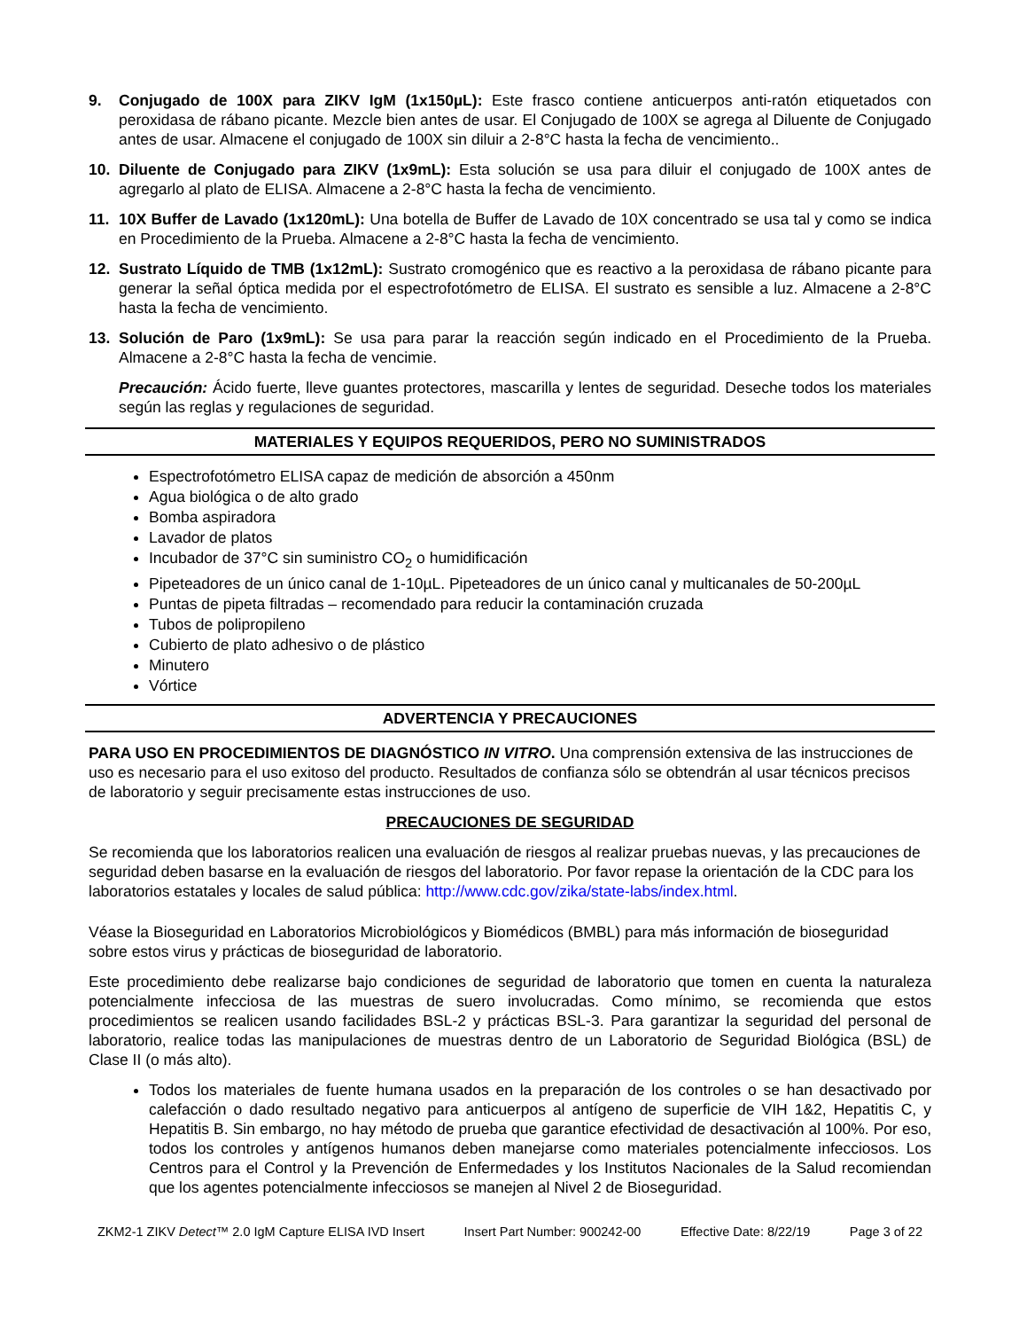9. Conjugado de 100X para ZIKV IgM (1x150µL): Este frasco contiene anticuerpos anti-ratón etiquetados con peroxidasa de rábano picante. Mezcle bien antes de usar. El Conjugado de 100X se agrega al Diluente de Conjugado antes de usar. Almacene el conjugado de 100X sin diluir a 2-8°C hasta la fecha de vencimiento..
10. Diluente de Conjugado para ZIKV (1x9mL): Esta solución se usa para diluir el conjugado de 100X antes de agregarlo al plato de ELISA. Almacene a 2-8°C hasta la fecha de vencimiento.
11. 10X Buffer de Lavado (1x120mL): Una botella de Buffer de Lavado de 10X concentrado se usa tal y como se indica en Procedimiento de la Prueba. Almacene a 2-8°C hasta la fecha de vencimiento.
12. Sustrato Líquido de TMB (1x12mL): Sustrato cromogénico que es reactivo a la peroxidasa de rábano picante para generar la señal óptica medida por el espectrofotómetro de ELISA. El sustrato es sensible a luz. Almacene a 2-8°C hasta la fecha de vencimiento.
13. Solución de Paro (1x9mL): Se usa para parar la reacción según indicado en el Procedimiento de la Prueba. Almacene a 2-8°C hasta la fecha de vencimie.
Precaución: Ácido fuerte, lleve guantes protectores, mascarilla y lentes de seguridad. Deseche todos los materiales según las reglas y regulaciones de seguridad.
MATERIALES Y EQUIPOS REQUERIDOS, PERO NO SUMINISTRADOS
Espectrofotómetro ELISA capaz de medición de absorción a 450nm
Agua biológica o de alto grado
Bomba aspiradora
Lavador de platos
Incubador de 37°C sin suministro CO<sub>2</sub> o humidificación
Pipeteadores de un único canal de 1-10µL. Pipeteadores de un único canal y multicanales de 50-200µL
Puntas de pipeta filtradas – recomendado para reducir la contaminación cruzada
Tubos de polipropileno
Cubierto de plato adhesivo o de plástico
Minutero
Vórtice
ADVERTENCIA Y PRECAUCIONES
PARA USO EN PROCEDIMIENTOS DE DIAGNÓSTICO IN VITRO. Una comprensión extensiva de las instrucciones de uso es necesario para el uso exitoso del producto. Resultados de confianza sólo se obtendrán al usar técnicos precisos de laboratorio y seguir precisamente estas instrucciones de uso.
PRECAUCIONES DE SEGURIDAD
Se recomienda que los laboratorios realicen una evaluación de riesgos al realizar pruebas nuevas, y las precauciones de seguridad deben basarse en la evaluación de riesgos del laboratorio. Por favor repase la orientación de la CDC para los laboratorios estatales y locales de salud pública: http://www.cdc.gov/zika/state-labs/index.html.
Véase la Bioseguridad en Laboratorios Microbiológicos y Biomédicos (BMBL) para más información de bioseguridad sobre estos virus y prácticas de bioseguridad de laboratorio.
Este procedimiento debe realizarse bajo condiciones de seguridad de laboratorio que tomen en cuenta la naturaleza potencialmente infecciosa de las muestras de suero involucradas. Como mínimo, se recomienda que estos procedimientos se realicen usando facilidades BSL-2 y prácticas BSL-3. Para garantizar la seguridad del personal de laboratorio, realice todas las manipulaciones de muestras dentro de un Laboratorio de Seguridad Biológica (BSL) de Clase II (o más alto).
Todos los materiales de fuente humana usados en la preparación de los controles o se han desactivado por calefacción o dado resultado negativo para anticuerpos al antígeno de superficie de VIH 1&2, Hepatitis C, y Hepatitis B. Sin embargo, no hay método de prueba que garantice efectividad de desactivación al 100%. Por eso, todos los controles y antígenos humanos deben manejarse como materiales potencialmente infecciosos. Los Centros para el Control y la Prevención de Enfermedades y los Institutos Nacionales de la Salud recomiendan que los agentes potencialmente infecciosos se manejen al Nivel 2 de Bioseguridad.
ZKM2-1 ZIKV Detect™ 2.0 IgM Capture ELISA IVD Insert Insert Part Number: 900242-00 Effective Date: 8/22/19 Page 3 of 22